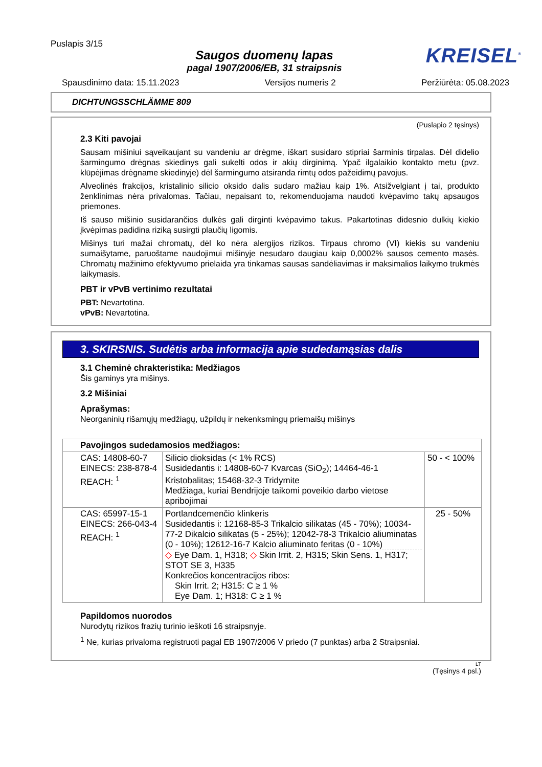Puslapis 3/15
Saugos duomenų lapas
pagal 1907/2006/EB, 31 straipsnis
KREISEL<sup>®</sup>
Spausdinimo data: 15.11.2023 Versijos numeris 2 Peržiūrėta: 05.08.2023
DICHTUNGSSCHLÄMME 809
(Puslapio 2 tęsinys)
2.3 Kiti pavojai
Sausam mišiniui sąveikaujant su vandeniu ar drėgme, iškart susidaro stipriai šarminis tirpalas. Dėl didelio šarmingumo drėgnas skiedinys gali sukelti odos ir akių dirginimą. Ypač ilgalaikio kontakto metu (pvz. klūpėjimas drėgname skiedinyje) dėl šarmingumo atsiranda rimtų odos pažeidimų pavojus.
Alveolinės frakcijos, kristalinio silicio oksido dalis sudaro mažiau kaip 1%. Atsižvelgiant į tai, produkto ženklinimas nėra privalomas. Tačiau, nepaisant to, rekomenduojama naudoti kvėpavimo takų apsaugos priemones.
Iš sauso mišinio susidarančios dulkės gali dirginti kvėpavimo takus. Pakartotinas didesnio dulkių kiekio įkvėpimas padidina riziką susirgti plaučių ligomis.
Mišinys turi mažai chromatų, dėl ko nėra alergijos rizikos. Tirpaus chromo (VI) kiekis su vandeniu sumaišytame, paruoštame naudojimui mišinyje nesudaro daugiau kaip 0,0002% sausos cemento masės. Chromatų mažinimo efektyvumo prielaida yra tinkamas sausas sandėliavimas ir maksimalios laikymo trukmės laikymasis.
PBT ir vPvB vertinimo rezultatai
PBT: Nevartotina.
vPvB: Nevartotina.
3. SKIRSNIS. Sudėtis arba informacija apie sudedamąsias dalis
3.1 Cheminė chrakteristika: Medžiagos
Šis gaminys yra mišinys.
3.2 Mišiniai
Aprašymas:
Neorganinių rišamųjų medžiagų, užpildų ir nekenksmingų priemaišų mišinys
| Pavojingos sudedamosios medžiagos: | | |
| CAS: 14808-60-7 EINECS: 238-878-4 REACH: <sup>1</sup> | Silicio dioksidas (< 1% RCS) Susidedantis i: 14808-60-7 Kvarcas (SiO<sub>2</sub>); 14464-46-1 Kristobalitas; 15468-32-3 Tridymite Medžiaga, kuriai Bendrijoje taikomi poveikio darbo vietose apribojimai | 50 - < 100% |
| CAS: 65997-15-1 EINECS: 266-043-4 REACH: <sup>1</sup> | Portlandcemenčio klinkeris Susidedantis i: 12168-85-3 Trikalcio silikatas (45 - 70%); 10034-77-2 Dikalcio silikatas (5 - 25%); 12042-78-3 Trikalcio aliuminatas (0 - 10%); 12612-16-7 Kalcio aliuminato feritas (0 - 10%) ◇ Eye Dam. 1, H318; ◇ Skin Irrit. 2, H315; Skin Sens. 1, H317; STOT SE 3, H335 Konkrečios koncentracijos ribos: Skin Irrit. 2; H315: C ≥ 1 % Eye Dam. 1; H318: C ≥ 1 % | 25 - 50% |
Papildomos nuorodos
Nurodytų rizikos frazių turinio ieškoti 16 straipsnyje.
<sup>1</sup> Ne, kurias privaloma registruoti pagal EB 1907/2006 V priedo (7 punktas) arba 2 Straipsniai.
LT
(Tęsinys 4 psl.)